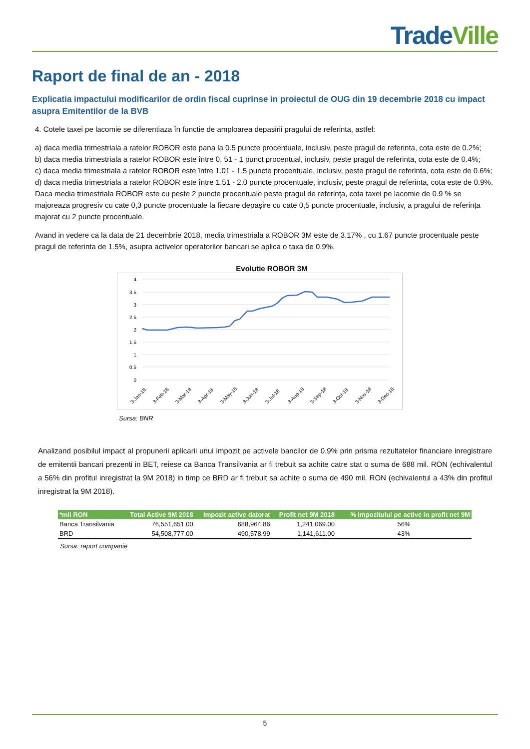Trade Ville
Raport de final de an - 2018
Explicatia impactului modificarilor de ordin fiscal cuprinse in proiectul de OUG din 19 decembrie 2018 cu impact asupra Emitentilor de la BVB
4. Cotele taxei pe lacomie se diferentiaza în functie de amploarea depasirii pragului de referinta, astfel:
a) daca media trimestriala a ratelor ROBOR este pana la 0.5 puncte procentuale, inclusiv, peste pragul de referinta, cota este de 0.2%;
b) daca media trimestriala a ratelor ROBOR este între 0. 51 - 1 punct procentual, inclusiv, peste pragul de referinta, cota este de 0.4%;
c) daca media trimestriala a ratelor ROBOR este între 1.01 - 1.5 puncte procentuale, inclusiv, peste pragul de referinta, cota este de 0.6%;
d) daca media trimestriala a ratelor ROBOR este între 1.51 - 2.0 puncte procentuale, inclusiv, peste pragul de referinta, cota este de 0.9%.
Daca media trimestriala ROBOR este cu peste 2 puncte procentuale peste pragul de referința, cota taxei pe lacomie de 0.9 % se majoreaza progresiv cu cate 0,3 puncte procentuale la fiecare depașire cu cate 0,5 puncte procentuale, inclusiv, a pragului de referința majorat cu 2 puncte procentuale.
Avand in vedere ca la data de 21 decembrie 2018, media trimestriala a ROBOR 3M este de 3.17% , cu 1.67 puncte procentuale peste pragul de referinta de 1.5%, asupra activelor operatorilor bancari se aplica o taxa de 0.9%.
Evolutie ROBOR 3M
4
3.5
3
2.5
2
1.5
1
0.5
0
3-Jan-18
3-Feb-18
3-Mar-18
3-Apr-18
3-May-18
3-Jun-18
3-Jul-18
3-Aug-18
3-Sep-18
3-Oct-18
3-Nov-18
3-Dec-18
Sursa: BNR
Analizand posibilul impact al propunerii aplicarii unui impozit pe activele bancilor de 0.9% prin prisma rezultatelor financiare inregistrare de emitentii bancari prezenti in BET, reiese ca Banca Transilvania ar fi trebuit sa achite catre stat o suma de 688 mil. RON (echivalentul a 56% din profitul inregistrat la 9M 2018) in timp ce BRD ar fi trebuit sa achite o suma de 490 mil. RON (echivalentul a 43% din profitul inregistrat la 9M 2018).
| *mii RON | Total Active 9M 2018 | Impozit active datorat | Profit net 9M 2018 | % Impozitului pe active in profit net 9M |
| --- | --- | --- | --- | --- |
| Banca Transilvania | 76,551,651.00 | 688,964.86 | 1,241,069.00 | 56% |
| BRD | 54,508,777.00 | 490,578.99 | 1,141,611.00 | 43% |
Sursa: raport companie
5